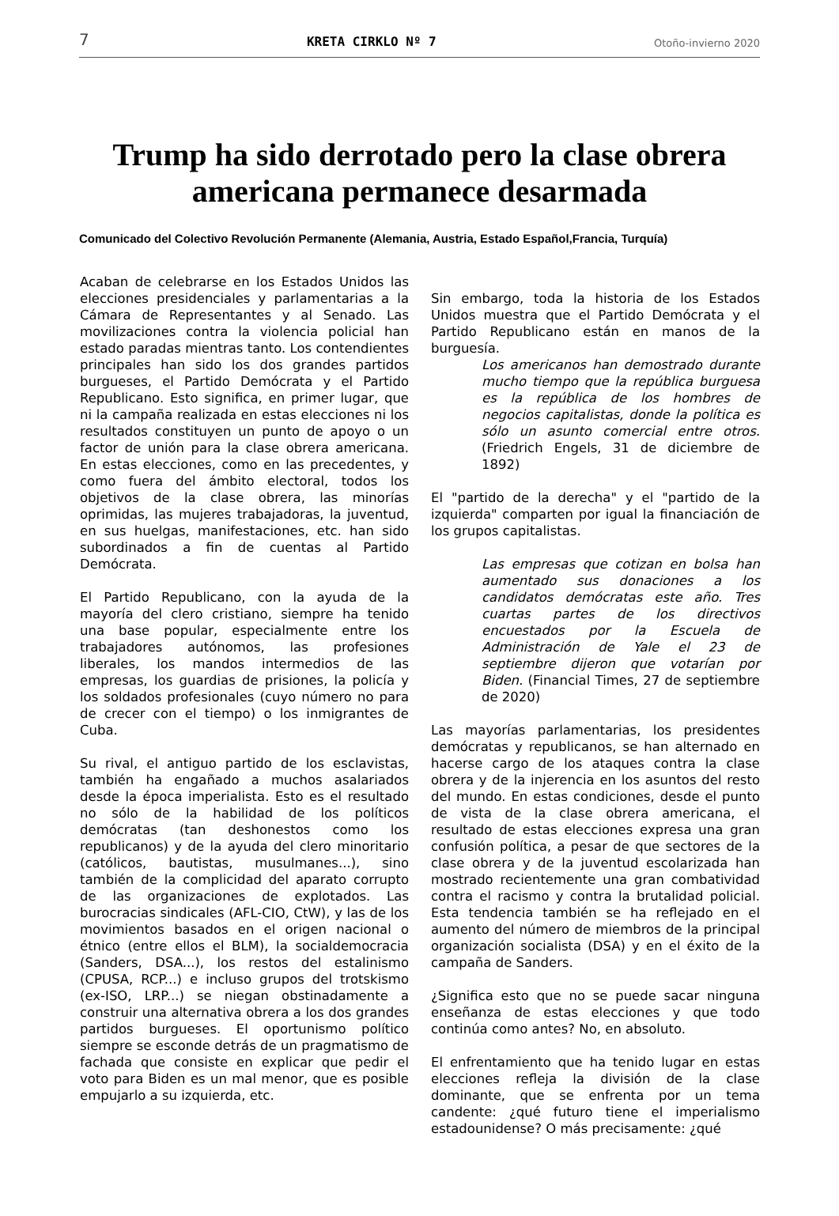7 KRETA CIRKLO Nº 7 Otoño-invierno 2020
Trump ha sido derrotado pero la clase obrera americana permanece desarmada
Comunicado del Colectivo Revolución Permanente (Alemania, Austria, Estado Español,Francia, Turquía)
Acaban de celebrarse en los Estados Unidos las elecciones presidenciales y parlamentarias a la Cámara de Representantes y al Senado. Las movilizaciones contra la violencia policial han estado paradas mientras tanto. Los contendientes principales han sido los dos grandes partidos burgueses, el Partido Demócrata y el Partido Republicano. Esto significa, en primer lugar, que ni la campaña realizada en estas elecciones ni los resultados constituyen un punto de apoyo o un factor de unión para la clase obrera americana. En estas elecciones, como en las precedentes, y como fuera del ámbito electoral, todos los objetivos de la clase obrera, las minorías oprimidas, las mujeres trabajadoras, la juventud, en sus huelgas, manifestaciones, etc. han sido subordinados a fin de cuentas al Partido Demócrata.
El Partido Republicano, con la ayuda de la mayoría del clero cristiano, siempre ha tenido una base popular, especialmente entre los trabajadores autónomos, las profesiones liberales, los mandos intermedios de las empresas, los guardias de prisiones, la policía y los soldados profesionales (cuyo número no para de crecer con el tiempo) o los inmigrantes de Cuba.
Su rival, el antiguo partido de los esclavistas, también ha engañado a muchos asalariados desde la época imperialista. Esto es el resultado no sólo de la habilidad de los políticos demócratas (tan deshonestos como los republicanos) y de la ayuda del clero minoritario (católicos, bautistas, musulmanes...), sino también de la complicidad del aparato corrupto de las organizaciones de explotados. Las burocracias sindicales (AFL-CIO, CtW), y las de los movimientos basados en el origen nacional o étnico (entre ellos el BLM), la socialdemocracia (Sanders, DSA...), los restos del estalinismo (CPUSA, RCP...) e incluso grupos del trotskismo (ex-ISO, LRP...) se niegan obstinadamente a construir una alternativa obrera a los dos grandes partidos burgueses. El oportunismo político siempre se esconde detrás de un pragmatismo de fachada que consiste en explicar que pedir el voto para Biden es un mal menor, que es posible empujarlo a su izquierda, etc.
Sin embargo, toda la historia de los Estados Unidos muestra que el Partido Demócrata y el Partido Republicano están en manos de la burguesía.
Los americanos han demostrado durante mucho tiempo que la república burguesa es la república de los hombres de negocios capitalistas, donde la política es sólo un asunto comercial entre otros. (Friedrich Engels, 31 de diciembre de 1892)
El "partido de la derecha" y el "partido de la izquierda" comparten por igual la financiación de los grupos capitalistas.
Las empresas que cotizan en bolsa han aumentado sus donaciones a los candidatos demócratas este año. Tres cuartas partes de los directivos encuestados por la Escuela de Administración de Yale el 23 de septiembre dijeron que votarían por Biden. (Financial Times, 27 de septiembre de 2020)
Las mayorías parlamentarias, los presidentes demócratas y republicanos, se han alternado en hacerse cargo de los ataques contra la clase obrera y de la injerencia en los asuntos del resto del mundo. En estas condiciones, desde el punto de vista de la clase obrera americana, el resultado de estas elecciones expresa una gran confusión política, a pesar de que sectores de la clase obrera y de la juventud escolarizada han mostrado recientemente una gran combatividad contra el racismo y contra la brutalidad policial. Esta tendencia también se ha reflejado en el aumento del número de miembros de la principal organización socialista (DSA) y en el éxito de la campaña de Sanders.
¿Significa esto que no se puede sacar ninguna enseñanza de estas elecciones y que todo continúa como antes? No, en absoluto.
El enfrentamiento que ha tenido lugar en estas elecciones refleja la división de la clase dominante, que se enfrenta por un tema candente: ¿qué futuro tiene el imperialismo estadounidense? O más precisamente: ¿qué